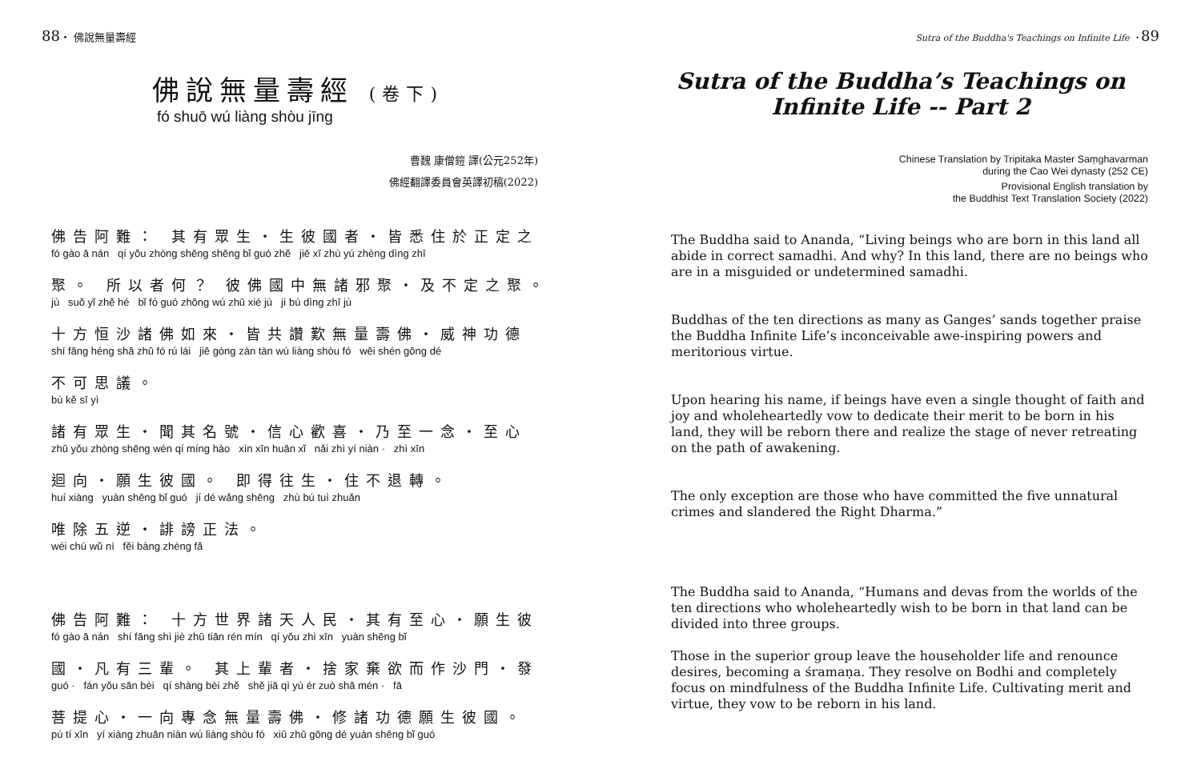88・ 佛說無量壽經
佛說無量壽經 (卷下)
fó shuō wú liàng shòu jīng
曹魏 康僧鎧 譯(公元252年)
佛經翻譯委員會英譯初稿(2022)
佛告阿難： 其有眾生・生彼國者・皆悉住於正定之
fó gào ā nán qí yǒu zhòng shēng shēng bǐ guó zhě jiē xī zhù yú zhèng dìng zhī
聚。 所以者何？ 彼佛國中無諸邪聚・及不定之聚。
jù suǒ yǐ zhě hé bǐ fó guó zhōng wú zhū xié jù jí bú dìng zhī jù
十方恒沙諸佛如來・皆共讚歎無量壽佛・威神功德
shí fāng héng shā zhū fó rú lái jiē gòng zàn tàn wú liàng shòu fó wēi shén gōng dé
不可思議。
bù kě sī yì
諸有眾生・聞其名號・信心歡喜・乃至一念・至心
zhū yǒu zhòng shēng wén qí míng hào xìn xīn huān xǐ nǎi zhì yí niàn · zhì xīn
迴向・願生彼國。 即得往生・住不退轉。
huí xiàng yuàn shēng bǐ guó jí dé wǎng shēng zhù bú tuì zhuǎn
唯除五逆・誹謗正法。
wéi chú wǔ nì fěi bàng zhèng fǎ
佛告阿難： 十方世界諸天人民・其有至心・願生彼
fó gào ā nán shí fāng shì jiè zhū tiān rén mín qí yǒu zhì xīn yuàn shēng bǐ
國・凡有三輩。 其上輩者・捨家棄欲而作沙門・發
guó · fán yǒu sān bèi qí shàng bèi zhě shě jiā qì yù ér zuò shā mén · fā
菩提心・一向專念無量壽佛・修諸功德願生彼國。
pú tí xīn yí xiàng zhuān niàn wú liàng shòu fó xiū zhū gōng dé yuàn shēng bǐ guó
Sutra of the Buddha's Teachings on Infinite Life ・89
Sutra of the Buddha’s Teachings on
Infinite Life -- Part 2
Chinese Translation by Tripitaka Master Saṃghavarman
during the Cao Wei dynasty (252 CE)
Provisional English translation by
the Buddhist Text Translation Society (2022)
The Buddha said to Ananda, “Living beings who are born in this land all abide in correct samadhi. And why? In this land, there are no beings who are in a misguided or undetermined samadhi.
Buddhas of the ten directions as many as Ganges’ sands together praise the Buddha Infinite Life’s inconceivable awe-inspiring powers and meritorious virtue.
Upon hearing his name, if beings have even a single thought of faith and joy and wholeheartedly vow to dedicate their merit to be born in his land, they will be reborn there and realize the stage of never retreating on the path of awakening.
The only exception are those who have committed the five unnatural crimes and slandered the Right Dharma.”
The Buddha said to Ananda, “Humans and devas from the worlds of the ten directions who wholeheartedly wish to be born in that land can be divided into three groups.
Those in the superior group leave the householder life and renounce desires, becoming a śramaṇa. They resolve on Bodhi and completely focus on mindfulness of the Buddha Infinite Life. Cultivating merit and virtue, they vow to be reborn in his land.